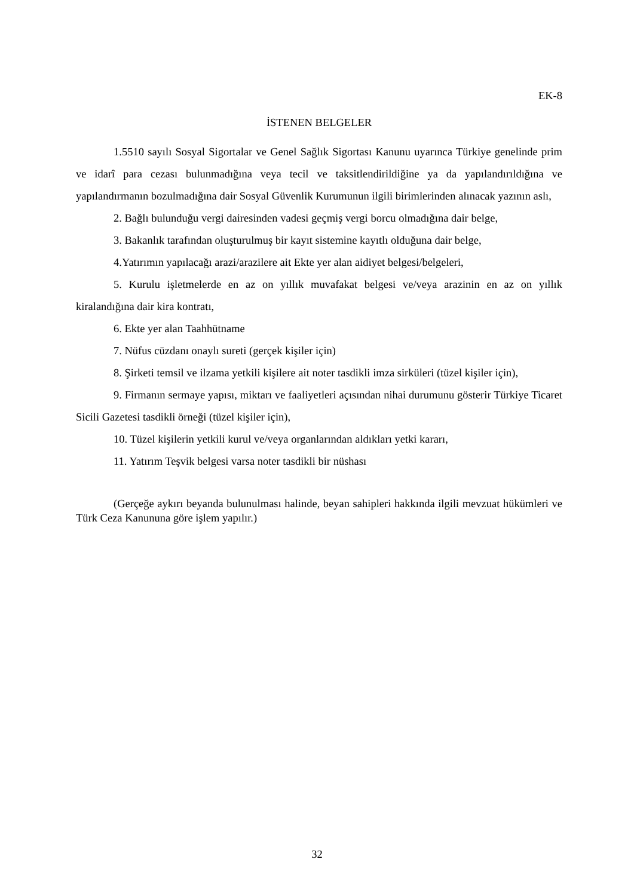EK-8
İSTENEN BELGELER
1.5510 sayılı Sosyal Sigortalar ve Genel Sağlık Sigortası Kanunu uyarınca Türkiye genelinde prim ve idarî para cezası bulunmadığına veya tecil ve taksitlendirildiğine ya da yapılandırıldığına ve yapılandırmanın bozulmadığına dair Sosyal Güvenlik Kurumunun ilgili birimlerinden alınacak yazının aslı,
2. Bağlı bulunduğu vergi dairesinden vadesi geçmiş vergi borcu olmadığına dair belge,
3. Bakanlık tarafından oluşturulmuş bir kayıt sistemine kayıtlı olduğuna dair belge,
4.Yatırımın yapılacağı arazi/arazilere ait Ekte yer alan aidiyet belgesi/belgeleri,
5. Kurulu işletmelerde en az on yıllık muvafakat belgesi ve/veya arazinin en az on yıllık kiralandığına dair kira kontratı,
6. Ekte yer alan Taahhütname
7. Nüfus cüzdanı onaylı sureti (gerçek kişiler için)
8. Şirketi temsil ve ilzama yetkili kişilere ait noter tasdikli imza sirküleri (tüzel kişiler için),
9. Firmanın sermaye yapısı, miktarı ve faaliyetleri açısından nihai durumunu gösterir Türkiye Ticaret Sicili Gazetesi tasdikli örneği (tüzel kişiler için),
10. Tüzel kişilerin yetkili kurul ve/veya organlarından aldıkları yetki kararı,
11. Yatırım Teşvik belgesi varsa noter tasdikli bir nüshası
(Gerçeğe aykırı beyanda bulunulması halinde, beyan sahipleri hakkında ilgili mevzuat hükümleri ve Türk Ceza Kanununa göre işlem yapılır.)
32